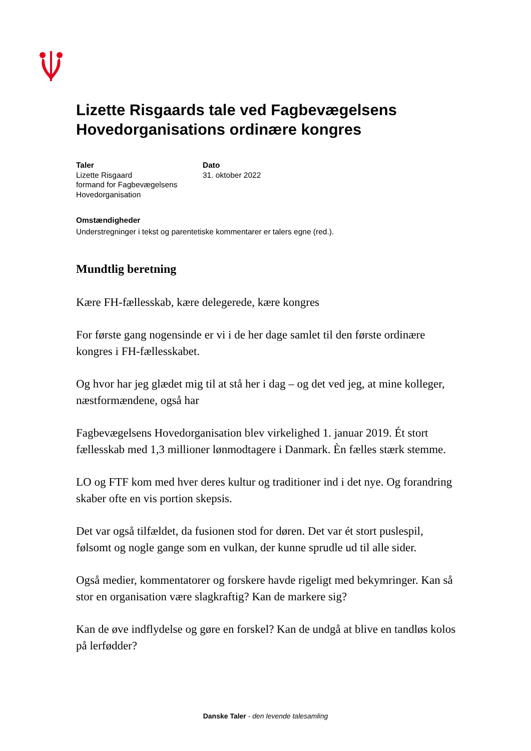Lizette Risgaards tale ved Fagbevægelsens Hovedorganisations ordinære kongres
Taler
Lizette Risgaard
formand for Fagbevægelsens Hovedorganisation
Dato
31. oktober 2022
Omstændigheder
Understregninger i tekst og parentetiske kommentarer er talers egne (red.).
Mundtlig beretning
Kære FH-fællesskab, kære delegerede, kære kongres
For første gang nogensinde er vi i de her dage samlet til den første ordinære kongres i FH-fællesskabet.
Og hvor har jeg glædet mig til at stå her i dag – og det ved jeg, at mine kolleger, næstformændene, også har
Fagbevægelsens Hovedorganisation blev virkelighed 1. januar 2019. Ét stort fællesskab med 1,3 millioner lønmodtagere i Danmark. Èn fælles stærk stemme.
LO og FTF kom med hver deres kultur og traditioner ind i det nye. Og forandring skaber ofte en vis portion skepsis.
Det var også tilfældet, da fusionen stod for døren. Det var ét stort puslespil, følsomt og nogle gange som en vulkan, der kunne sprudle ud til alle sider.
Også medier, kommentatorer og forskere havde rigeligt med bekymringer. Kan så stor en organisation være slagkraftig? Kan de markere sig?
Kan de øve indflydelse og gøre en forskel? Kan de undgå at blive en tandløs kolos på lerfødder?
Danske Taler - den levende talesamling